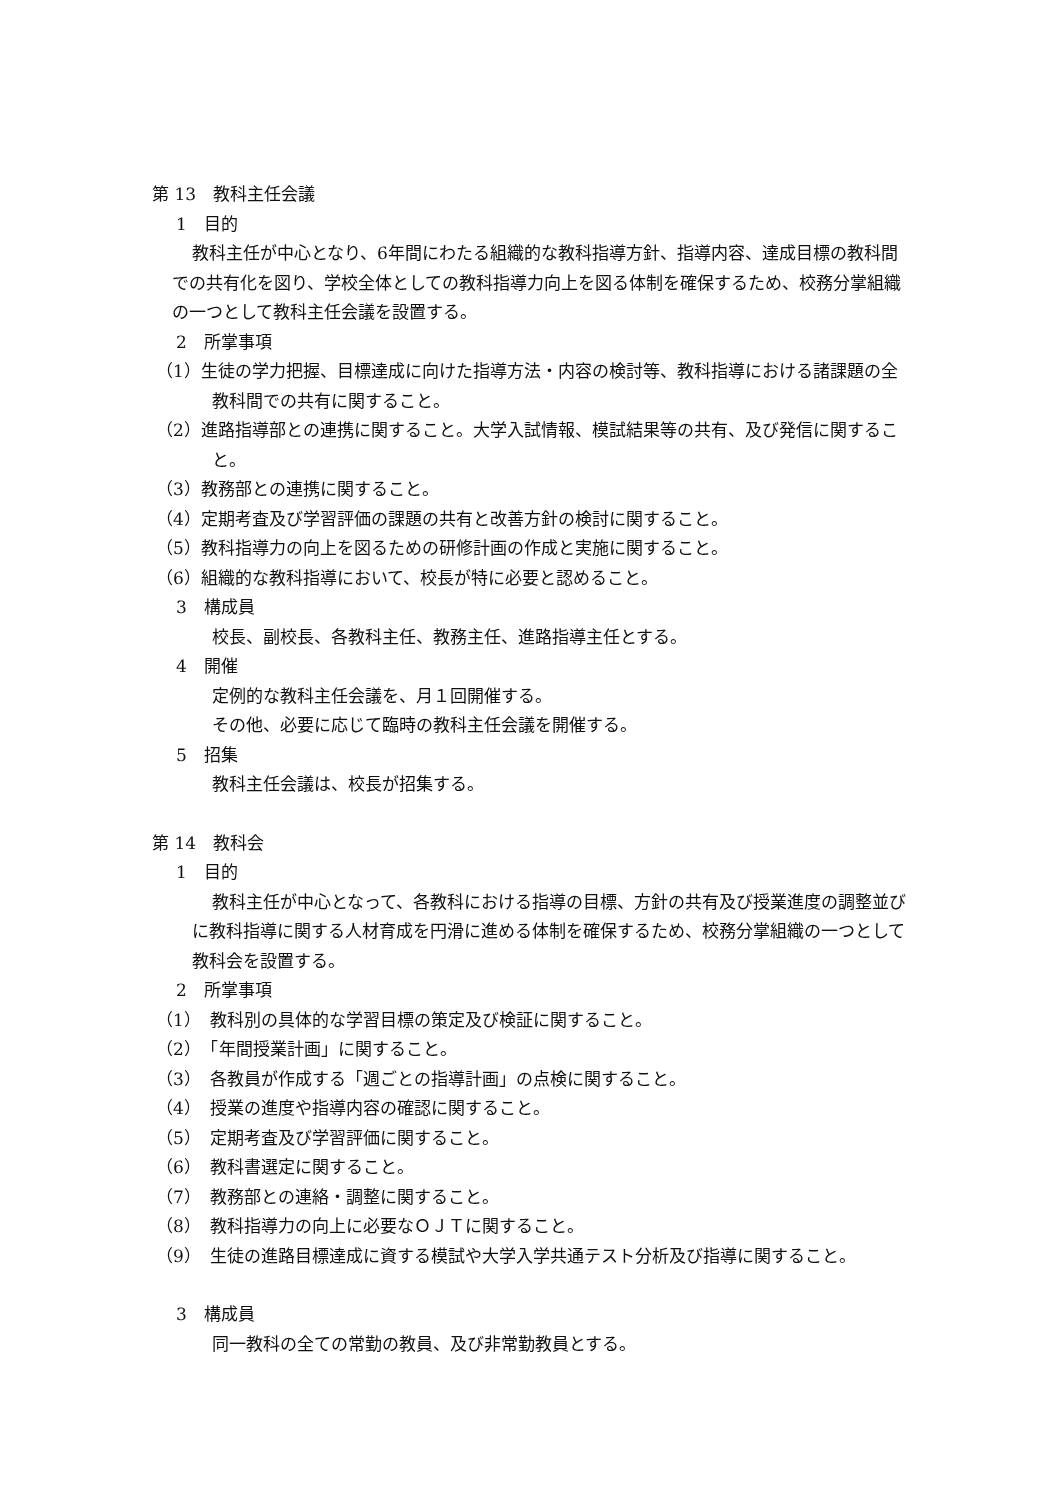第 13　教科主任会議
1　目的
教科主任が中心となり、6年間にわたる組織的な教科指導方針、指導内容、達成目標の教科間での共有化を図り、学校全体としての教科指導力向上を図る体制を確保するため、校務分掌組織の一つとして教科主任会議を設置する。
2　所掌事項
（1）生徒の学力把握、目標達成に向けた指導方法・内容の検討等、教科指導における諸課題の全教科間での共有に関すること。
（2）進路指導部との連携に関すること。大学入試情報、模試結果等の共有、及び発信に関すること。
（3）教務部との連携に関すること。
（4）定期考査及び学習評価の課題の共有と改善方針の検討に関すること。
（5）教科指導力の向上を図るための研修計画の作成と実施に関すること。
（6）組織的な教科指導において、校長が特に必要と認めること。
3　構成員
校長、副校長、各教科主任、教務主任、進路指導主任とする。
4　開催
定例的な教科主任会議を、月１回開催する。
その他、必要に応じて臨時の教科主任会議を開催する。
5　招集
教科主任会議は、校長が招集する。
第 14　教科会
1　目的
教科主任が中心となって、各教科における指導の目標、方針の共有及び授業進度の調整並びに教科指導に関する人材育成を円滑に進める体制を確保するため、校務分掌組織の一つとして教科会を設置する。
2　所掌事項
（1）　教科別の具体的な学習目標の策定及び検証に関すること。
（2）　「年間授業計画」に関すること。
（3）　各教員が作成する「週ごとの指導計画」の点検に関すること。
（4）　授業の進度や指導内容の確認に関すること。
（5）　定期考査及び学習評価に関すること。
（6）　教科書選定に関すること。
（7）　教務部との連絡・調整に関すること。
（8）　教科指導力の向上に必要なＯＪＴに関すること。
（9）　生徒の進路目標達成に資する模試や大学入学共通テスト分析及び指導に関すること。
3　構成員
同一教科の全ての常勤の教員、及び非常勤教員とする。